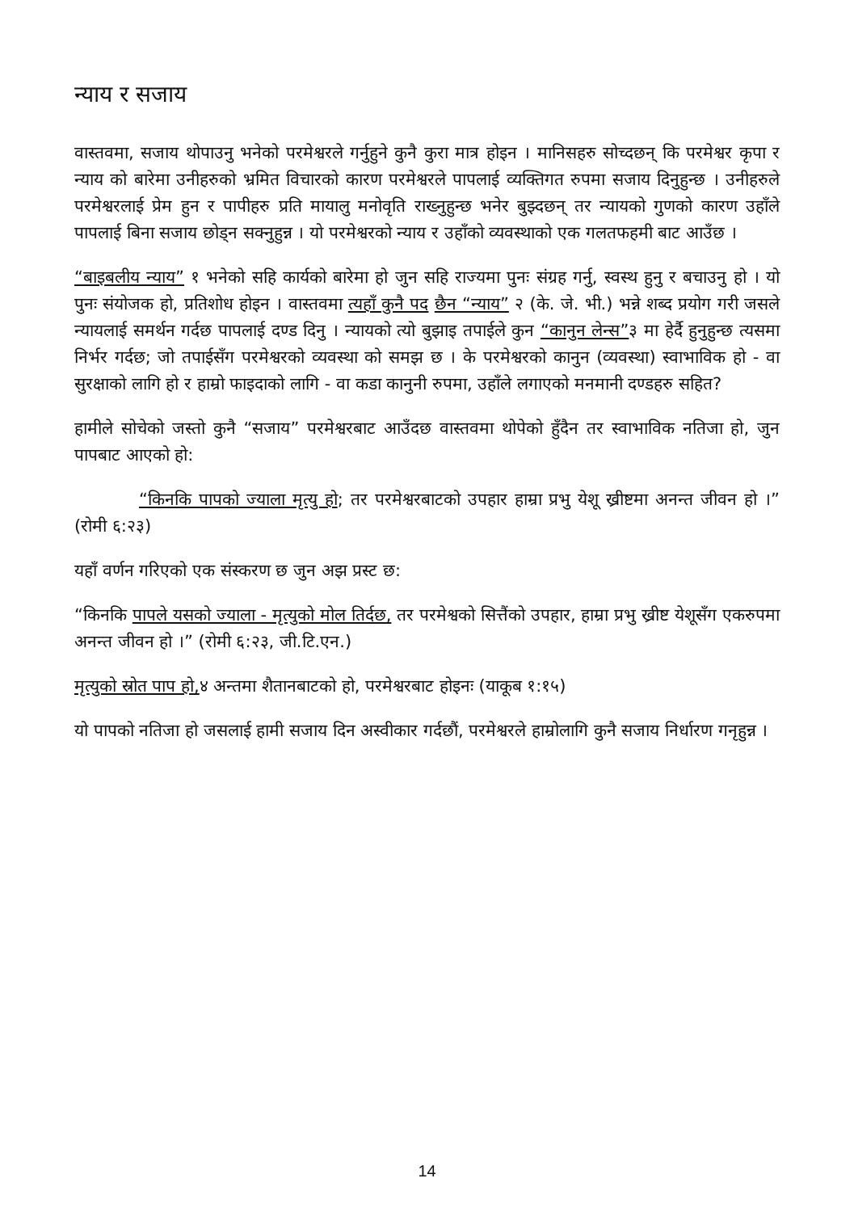न्याय र सजाय
वास्तवमा, सजाय थोपाउनु भनेको परमेश्वरले गर्नुहुने कुनै कुरा मात्र होइन । मानिसहरु सोच्दछन् कि परमेश्वर कृपा र न्याय को बारेमा उनीहरुको भ्रमित विचारको कारण परमेश्वरले पापलाई व्यक्तिगत रुपमा सजाय दिनुहुन्छ । उनीहरुले परमेश्वरलाई प्रेम हुन र पापीहरु प्रति मायालु मनोवृति राख्नुहुन्छ भनेर बुझ्दछन् तर न्यायको गुणको कारण उहाँले पापलाई बिना सजाय छोड्न सक्नुहुन्न । यो परमेश्वरको न्याय र उहाँको व्यवस्थाको एक गलतफहमी बाट आउँछ ।
“बाइबलीय न्याय” १ भनेको सहि कार्यको बारेमा हो जुन सहि राज्यमा पुनः संग्रह गर्नु, स्वस्थ हुनु र बचाउनु हो । यो पुनः संयोजक हो, प्रतिशोध होइन । वास्तवमा त्यहाँ कुनै पद छैन “न्याय” २ (के. जे. भी.) भन्ने शब्द प्रयोग गरी जसले न्यायलाई समर्थन गर्दछ पापलाई दण्ड दिनु । न्यायको त्यो बुझाइ तपाईले कुन “कानुन लेन्स”३ मा हेर्दै हुनुहुन्छ त्यसमा निर्भर गर्दछ; जो तपाईसँग परमेश्वरको व्यवस्था को समझ छ । के परमेश्वरको कानुन (व्यवस्था) स्वाभाविक हो - वा सुरक्षाको लागि हो र हाम्रो फाइदाको लागि - वा कडा कानुनी रुपमा, उहाँले लगाएको मनमानी दण्डहरु सहित?
हामीले सोचेको जस्तो कुनै “सजाय” परमेश्वरबाट आउँदछ वास्तवमा थोपेको हुँदैन तर स्वाभाविक नतिजा हो, जुन पापबाट आएको हो:
“किनकि पापको ज्याला मृत्यु हो; तर परमेश्वरबाटको उपहार हाम्रा प्रभु येशू ख्रीष्टमा अनन्त जीवन हो ।” (रोमी ६:२३)
यहाँ वर्णन गरिएको एक संस्करण छ जुन अझ प्रस्ट छ:
“किनकि पापले यसको ज्याला - मृत्युको मोल तिर्दछ, तर परमेश्वको सित्तैंको उपहार, हाम्रा प्रभु ख्रीष्ट येशूसँग एकरुपमा अनन्त जीवन हो ।” (रोमी ६:२३, जी.टि.एन.)
मृत्युको स्रोत पाप हो, ४ अन्तमा शैतानबाटको हो, परमेश्वरबाट होइनः (याकूब १:१५)
यो पापको नतिजा हो जसलाई हामी सजाय दिन अस्वीकार गर्दछौं, परमेश्वरले हाम्रोलागि कुनै सजाय निर्धारण गनृहुन्न ।
14